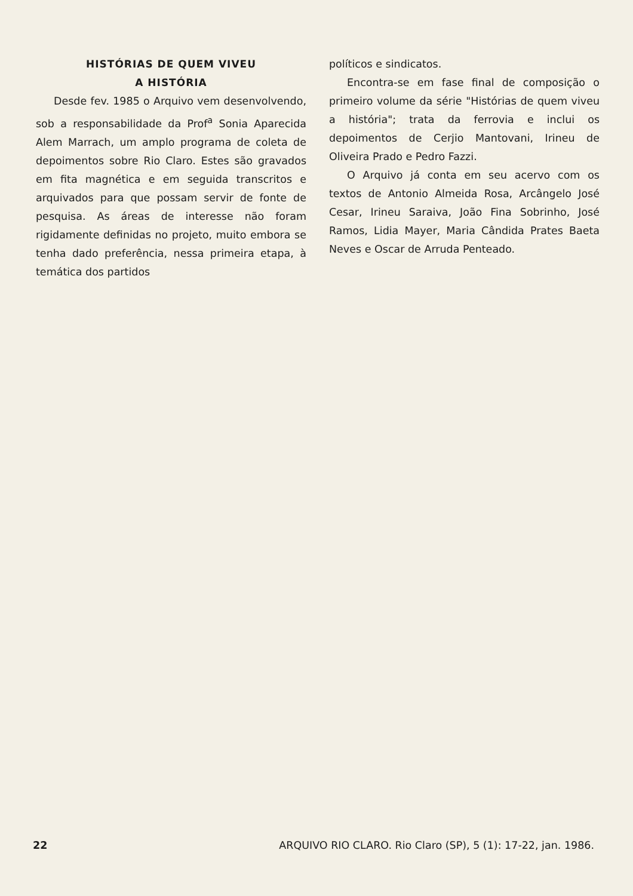HISTÓRIAS DE QUEM VIVEU
A HISTÓRIA
Desde fev. 1985 o Arquivo vem desenvolvendo, sob a responsabilidade da Prof<sup>a</sup> Sonia Aparecida Alem Marrach, um amplo programa de coleta de depoimentos sobre Rio Claro. Estes são gravados em fita magnética e em seguida transcritos e arquivados para que possam servir de fonte de pesquisa. As áreas de interesse não foram rigidamente definidas no projeto, muito embora se tenha dado preferência, nessa primeira etapa, à temática dos partidos
políticos e sindicatos.
Encontra-se em fase final de composição o primeiro volume da série "Histórias de quem viveu a história"; trata da ferrovia e inclui os depoimentos de Cerjio Mantovani, Irineu de Oliveira Prado e Pedro Fazzi.
O Arquivo já conta em seu acervo com os textos de Antonio Almeida Rosa, Arcângelo José Cesar, Irineu Saraiva, João Fina Sobrinho, José Ramos, Lidia Mayer, Maria Cândida Prates Baeta Neves e Oscar de Arruda Penteado.
22 ARQUIVO RIO CLARO. Rio Claro (SP), 5 (1): 17-22, jan. 1986.